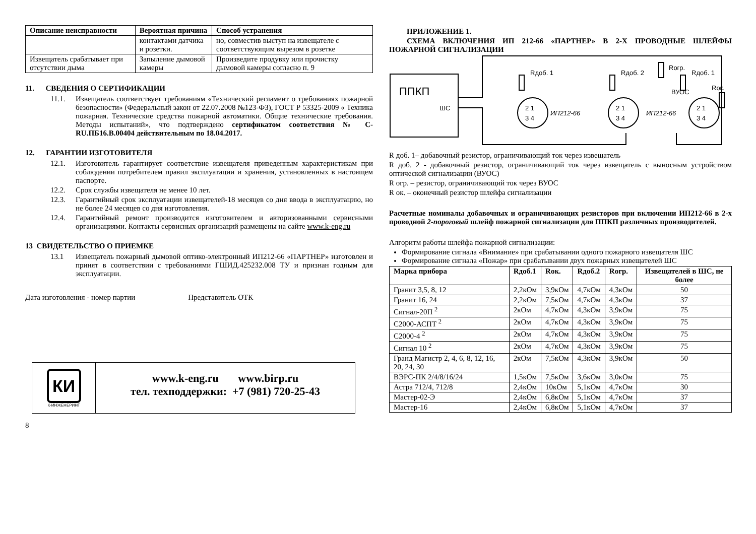| Описание неисправности | Вероятная причина | Способ устранения |
| --- | --- | --- |
| | контактами датчика и розетки. | но, совместив выступ на извещателе с соответствующим вырезом в розетке |
| Извещатель срабатывает при отсутствии дыма | Запыление дымовой камеры | Произведите продувку или прочистку дымовой камеры согласно п. 9 |
11. СВЕДЕНИЯ О СЕРТИФИКАЦИИ
11.1. Извещатель соответствует требованиям «Технический регламент о требованиях пожарной безопасности» (Федеральный закон от 22.07.2008 №123-ФЗ), ГОСТ Р 53325-2009 « Техника пожарная. Технические средства пожарной автоматики. Общие технические требования. Методы испытаний», что подтверждено сертификатом соответствия № C-RU.ПБ16.В.00404 действительным по 18.04.2017.
12. ГАРАНТИИ ИЗГОТОВИТЕЛЯ
12.1. Изготовитель гарантирует соответствие извещателя приведенным характеристикам при соблюдении потребителем правил эксплуатации и хранения, установленных в настоящем паспорте.
12.2. Срок службы извещателя не менее 10 лет.
12.3. Гарантийный срок эксплуатации извещателей-18 месяцев со дня ввода в эксплуатацию, но не более 24 месяцев со дня изготовления.
12.4. Гарантийный ремонт производится изготовителем и авторизованными сервисными организациями. Контакты сервисных организаций размещены на сайте www.k-eng.ru
13 СВИДЕТЕЛЬСТВО О ПРИЕМКЕ
13.1 Извещатель пожарный дымовой оптико-электронный ИП212-66 «ПАРТНЕР» изготовлен и принят в соответствии с требованиями ГШИД.425232.008 ТУ и признан годным для эксплуатации.
Дата изготовления - номер партии Представитель ОТК
КИ
К-ИНЖЕНЕРИНГ
www.k-eng.ru www.birp.ru
тел. техподдержки: +7 (981) 720-25-43
8
ПРИЛОЖЕНИЕ 1.
СХЕМА ВКЛЮЧЕНИЯ ИП 212-66 «ПАРТНЕР» В 2-Х ПРОВОДНЫЕ ШЛЕЙФЫ ПОЖАРНОЙ СИГНАЛИЗАЦИИ
ППКП
ШС
2 1
3 4
ИП212-66
2 1
3 4
ИП212-66
2 1
3 4
ВУОС
Rдоб. 1
Rдоб. 2
Rогр.
Rдоб. 1
Rок.
R доб. 1– добавочный резистор, ограничивающий ток через извещатель
R доб. 2 - добавочный резистор, ограничивающий ток через извещатель с выносным устройством оптической сигнализации (ВУОС)
R огр. – резистор, ограничивающий ток через ВУОС
R ок. – оконечный резистор шлейфа сигнализации
Расчетные номиналы добавочных и ограничивающих резисторов при включении ИП212-66 в 2-х проводной 2-пороговый шлейф пожарной сигнализации для ППКП различных производителей.
Алгоритм работы шлейфа пожарной сигнализации:
Формирование сигнала «Внимание» при срабатывании одного пожарного извещателя ШС
Формирование сигнала «Пожар» при срабатывании двух пожарных извещателей ШС
| Марка прибора | Rдоб.1 | Rок. | Rдоб.2 | Rогр. | Извещателей в ШС, не более |
| --- | --- | --- | --- | --- | --- |
| Гранит 3,5, 8, 12 | 2,2кОм | 3,9кОм | 4,7кОм | 4,3кОм | 50 |
| Гранит 16, 24 | 2,2кОм | 7,5кОм | 4,7кОм | 4,3кОм | 37 |
| Сигнал-20П <sup>2</sup> | 2кОм | 4,7кОм | 4,3кОм | 3,9кОм | 75 |
| С2000-АСПТ <sup>2</sup> | 2кОм | 4,7кОм | 4,3кОм | 3,9кОм | 75 |
| С2000-4 <sup>2</sup> | 2кОм | 4,7кОм | 4,3кОм | 3,9кОм | 75 |
| Сигнал 10 <sup>2</sup> | 2кОм | 4,7кОм | 4,3кОм | 3,9кОм | 75 |
| Гранд Магистр 2, 4, 6, 8, 12, 16, 20, 24, 30 | 2кОм | 7,5кОм | 4,3кОм | 3,9кОм | 50 |
| ВЭРС-ПК 2/4/8/16/24 | 1,5кОм | 7,5кОм | 3,6кОм | 3,0кОм | 75 |
| Астра 712/4, 712/8 | 2,4кОм | 10кОм | 5,1кОм | 4,7кОм | 30 |
| Мастер-02-Э | 2,4кОм | 6,8кОм | 5,1кОм | 4,7кОм | 37 |
| Мастер-16 | 2,4кОм | 6,8кОм | 5,1кОм | 4,7кОм | 37 |